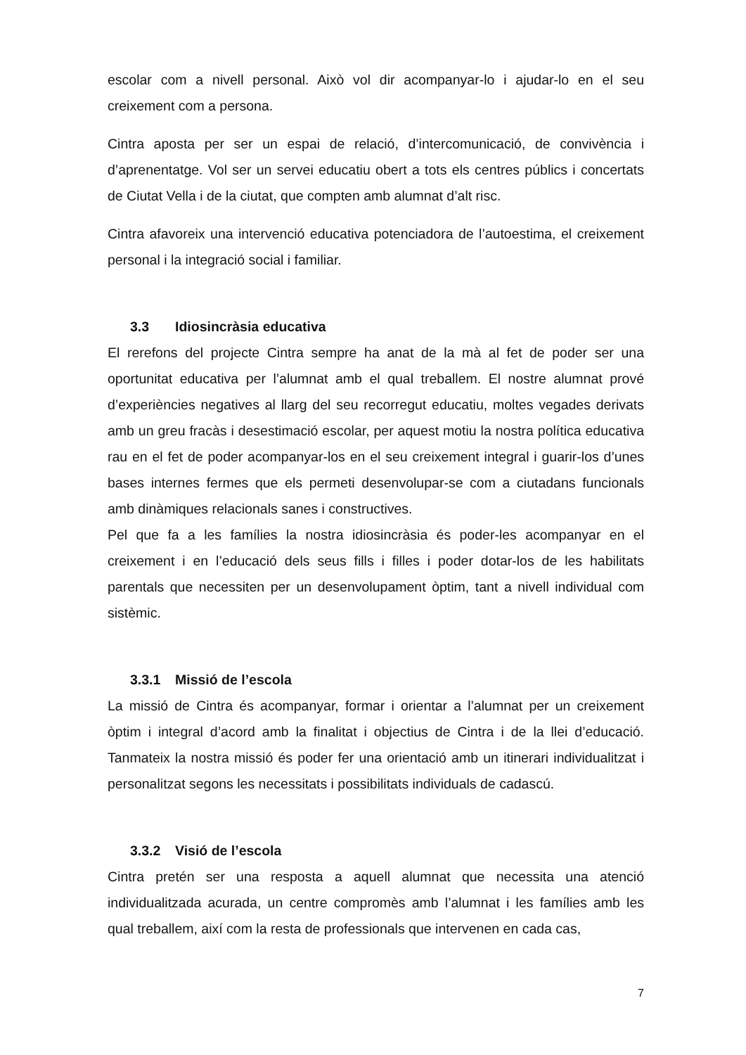escolar com a nivell personal. Això vol dir acompanyar-lo i ajudar-lo en el seu creixement com a persona.
Cintra aposta per ser un espai de relació, d’intercomunicació, de convivència i d’aprenentatge. Vol ser un servei educatiu obert a tots els centres públics i concertats de Ciutat Vella i de la ciutat, que compten amb alumnat d’alt risc.
Cintra afavoreix una intervenció educativa potenciadora de l’autoestima, el creixement personal i la integració social i familiar.
3.3 Idiosincràsia educativa
El rerefons del projecte Cintra sempre ha anat de la mà al fet de poder ser una oportunitat educativa per l’alumnat amb el qual treballem. El nostre alumnat prové d’experiències negatives al llarg del seu recorregut educatiu, moltes vegades derivats amb un greu fracàs i desestimació escolar, per aquest motiu la nostra política educativa rau en el fet de poder acompanyar-los en el seu creixement integral i guarir-los d’unes bases internes fermes que els permeti desenvolupar-se com a ciutadans funcionals amb dinàmiques relacionals sanes i constructives.
Pel que fa a les famílies la nostra idiosincràsia és poder-les acompanyar en el creixement i en l’educació dels seus fills i filles i poder dotar-los de les habilitats parentals que necessiten per un desenvolupament òptim, tant a nivell individual com sistèmic.
3.3.1 Missió de l’escola
La missió de Cintra és acompanyar, formar i orientar a l’alumnat per un creixement òptim i integral d’acord amb la finalitat i objectius de Cintra i de la llei d’educació. Tanmateix la nostra missió és poder fer una orientació amb un itinerari individualitzat i personalitzat segons les necessitats i possibilitats individuals de cadascú.
3.3.2 Visió de l’escola
Cintra pretén ser una resposta a aquell alumnat que necessita una atenció individualitzada acurada, un centre compromès amb l’alumnat i les famílies amb les qual treballem, així com la resta de professionals que intervenen en cada cas,
7